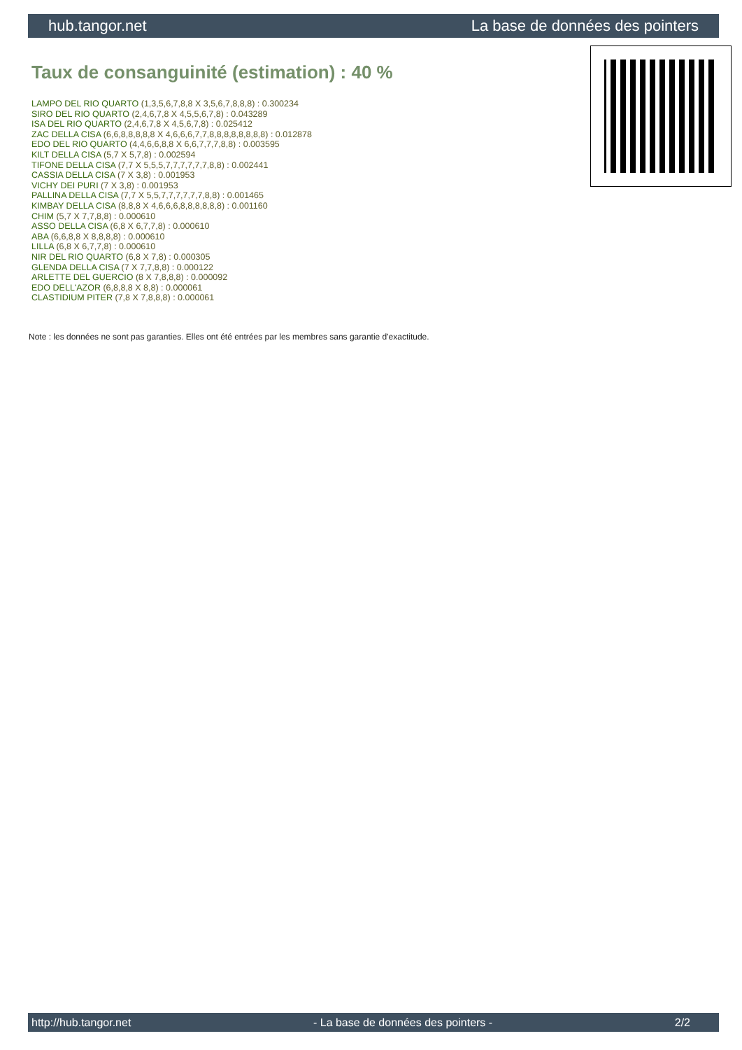hub.tangor.net La base de données des pointers
Taux de consanguinité (estimation) : 40 %
LAMPO DEL RIO QUARTO (1,3,5,6,7,8,8 X 3,5,6,7,8,8,8) : 0.300234
SIRO DEL RIO QUARTO (2,4,6,7,8 X 4,5,5,6,7,8) : 0.043289
ISA DEL RIO QUARTO (2,4,6,7,8 X 4,5,6,7,8) : 0.025412
ZAC DELLA CISA (6,6,8,8,8,8,8 X 4,6,6,6,7,7,8,8,8,8,8,8,8,8) : 0.012878
EDO DEL RIO QUARTO (4,4,6,6,8,8 X 6,6,7,7,7,8,8) : 0.003595
KILT DELLA CISA (5,7 X 5,7,8) : 0.002594
TIFONE DELLA CISA (7,7 X 5,5,5,7,7,7,7,7,7,8,8) : 0.002441
CASSIA DELLA CISA (7 X 3,8) : 0.001953
VICHY DEI PURI (7 X 3,8) : 0.001953
PALLINA DELLA CISA (7,7 X 5,5,7,7,7,7,7,7,8,8) : 0.001465
KIMBAY DELLA CISA (8,8,8 X 4,6,6,6,8,8,8,8,8,8) : 0.001160
CHIM (5,7 X 7,7,8,8) : 0.000610
ASSO DELLA CISA (6,8 X 6,7,7,8) : 0.000610
ABA (6,6,8,8 X 8,8,8,8) : 0.000610
LILLA (6,8 X 6,7,7,8) : 0.000610
NIR DEL RIO QUARTO (6,8 X 7,8) : 0.000305
GLENDA DELLA CISA (7 X 7,7,8,8) : 0.000122
ARLETTE DEL GUERCIO (8 X 7,8,8,8) : 0.000092
EDO DELL'AZOR (6,8,8,8 X 8,8) : 0.000061
CLASTIDIUM PITER (7,8 X 7,8,8,8) : 0.000061
Note : les données ne sont pas garanties. Elles ont été entrées par les membres sans garantie d'exactitude.
http://hub.tangor.net - La base de données des pointers - 2/2